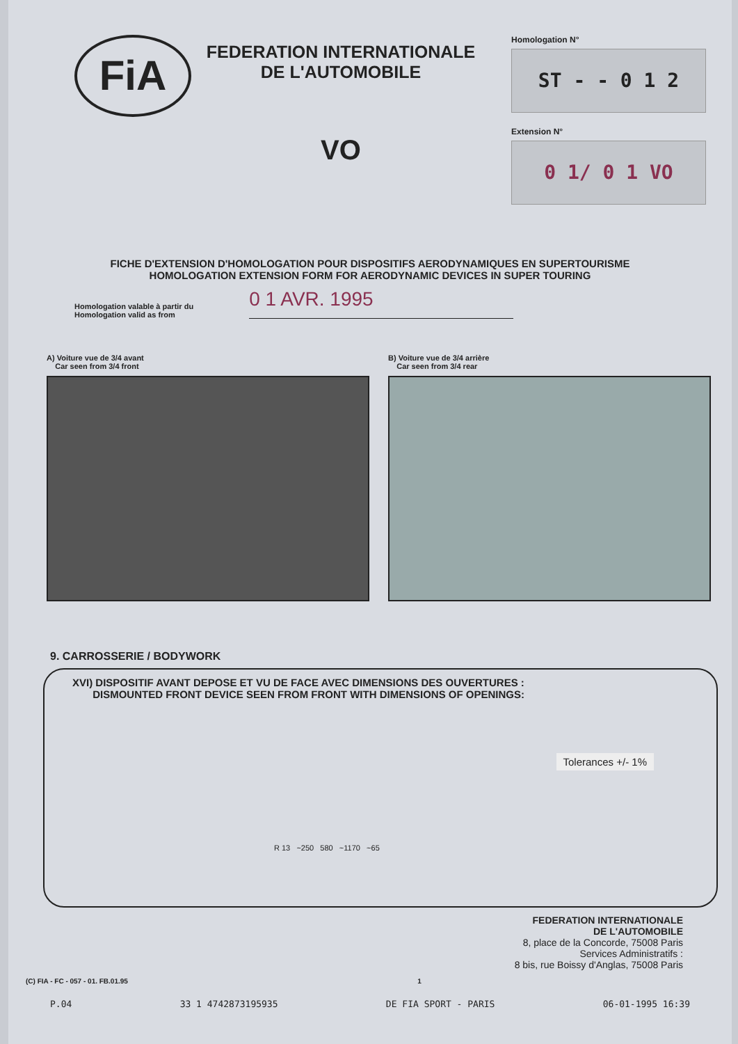FiA
FEDERATION INTERNATIONALE
DE L'AUTOMOBILE
VO
Homologation N°
ST - - 0 1 2
Extension N°
0 1/ 0 1 VO
FICHE D'EXTENSION D'HOMOLOGATION POUR DISPOSITIFS AERODYNAMIQUES EN SUPERTOURISME
HOMOLOGATION EXTENSION FORM FOR AERODYNAMIC DEVICES IN SUPER TOURING
Homologation valable à partir du
Homologation valid as from
0 1 AVR. 1995
A) Voiture vue de 3/4 avant
Car seen from 3/4 front
B) Voiture vue de 3/4 arrière
Car seen from 3/4 rear
9. CARROSSERIE / BODYWORK
XVI) DISPOSITIF AVANT DEPOSE ET VU DE FACE AVEC DIMENSIONS DES OUVERTURES :
DISMOUNTED FRONT DEVICE SEEN FROM FRONT WITH DIMENSIONS OF OPENINGS:
Tolerances +/- 1%
R 13 ~250 580 ~1170 ~65
FEDERATION INTERNATIONALE
DE L'AUTOMOBILE
8, place de la Concorde, 75008 Paris
Services Administratifs :
8 bis, rue Boissy d'Anglas, 75008 Paris
(C) FIA - FC - 057 - 01. FB.01.95 1
P.04 33 1 4742873195935 DE FIA SPORT - PARIS 06-01-1995 16:39